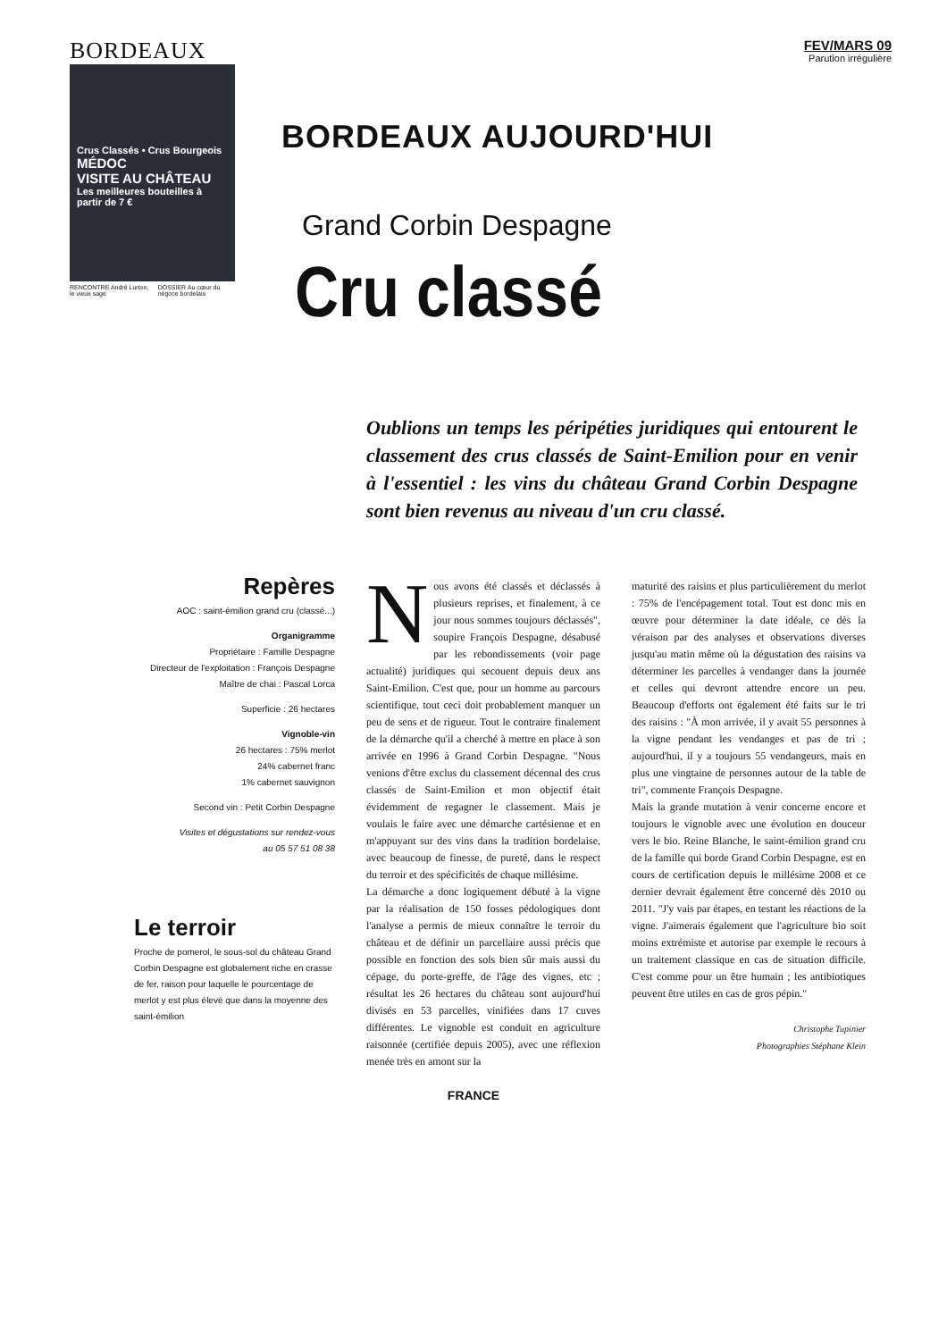BORDEAUX
Crus Classés • Crus Bourgeois
MÉDOC
VISITE AU CHÂTEAU
Les meilleures bouteilles à partir de 7 €
RENCONTRE André Lurton, le vieux sage DOSSIER Au cœur du négoce bordelais
FEV/MARS 09
Parution irrégulière
BORDEAUX AUJOURD'HUI
Grand Corbin Despagne
Cru classé
Oublions un temps les péripéties juridiques qui entourent le classement des crus classés de Saint-Emilion pour en venir à l'essentiel : les vins du château Grand Corbin Despagne sont bien revenus au niveau d'un cru classé.
Repères
AOC : saint-émilion grand cru (classé...)
Organigramme
Propriétaire : Famille Despagne
Directeur de l'exploitation : François Despagne
Maître de chai : Pascal Lorca
Superficie : 26 hectares
Vignoble-vin
26 hectares : 75% merlot
24% cabernet franc
1% cabernet sauvignon
Second vin : Petit Corbin Despagne
Visites et dégustations sur rendez-vous
au 05 57 51 08 38
Le terroir
Proche de pomerol, le sous-sol du château Grand Corbin Despagne est globalement riche en crasse de fer, raison pour laquelle le pourcentage de merlot y est plus élevé que dans la moyenne des saint-émilion
Nous avons été classés et déclassés à plusieurs reprises, et finalement, à ce jour nous sommes toujours déclassés", soupire François Despagne, désabusé par les rebondissements (voir page actualité) juridiques qui secouent depuis deux ans Saint-Emilion. C'est que, pour un homme au parcours scientifique, tout ceci doit probablement manquer un peu de sens et de rigueur. Tout le contraire finalement de la démarche qu'il a cherché à mettre en place à son arrivée en 1996 à Grand Corbin Despagne. "Nous venions d'être exclus du classement décennal des crus classés de Saint-Emilion et mon objectif était évidemment de regagner le classement. Mais je voulais le faire avec une démarche cartésienne et en m'appuyant sur des vins dans la tradition bordelaise, avec beaucoup de finesse, de pureté, dans le respect du terroir et des spécificités de chaque millésime.
La démarche a donc logiquement débuté à la vigne par la réalisation de 150 fosses pédologiques dont l'analyse a permis de mieux connaître le terroir du château et de définir un parcellaire aussi précis que possible en fonction des sols bien sûr mais aussi du cépage, du porte-greffe, de l'âge des vignes, etc ; résultat les 26 hectares du château sont aujourd'hui divisés en 53 parcelles, vinifiées dans 17 cuves différentes. Le vignoble est conduit en agriculture raisonnée (certifiée depuis 2005), avec une réflexion menée très en amont sur la
maturité des raisins et plus particulièrement du merlot : 75% de l'encépagement total. Tout est donc mis en œuvre pour déterminer la date idéale, ce dès la véraison par des analyses et observations diverses jusqu'au matin même où la dégustation des raisins va déterminer les parcelles à vendanger dans la journée et celles qui devront attendre encore un peu. Beaucoup d'efforts ont également été faits sur le tri des raisins : "À mon arrivée, il y avait 55 personnes à la vigne pendant les vendanges et pas de tri ; aujourd'hui, il y a toujours 55 vendangeurs, mais en plus une vingtaine de personnes autour de la table de tri", commente François Despagne.
Mais la grande mutation à venir concerne encore et toujours le vignoble avec une évolution en douceur vers le bio. Reine Blanche, le saint-émilion grand cru de la famille qui borde Grand Corbin Despagne, est en cours de certification depuis le millésime 2008 et ce dernier devrait également être concerné dès 2010 ou 2011. "J'y vais par étapes, en testant les réactions de la vigne. J'aimerais également que l'agriculture bio soit moins extrémiste et autorise par exemple le recours à un traitement classique en cas de situation difficile. C'est comme pour un être humain ; les antibiotiques peuvent être utiles en cas de gros pépin."
Christophe Tupinier
Photographies Stéphane Klein
FRANCE